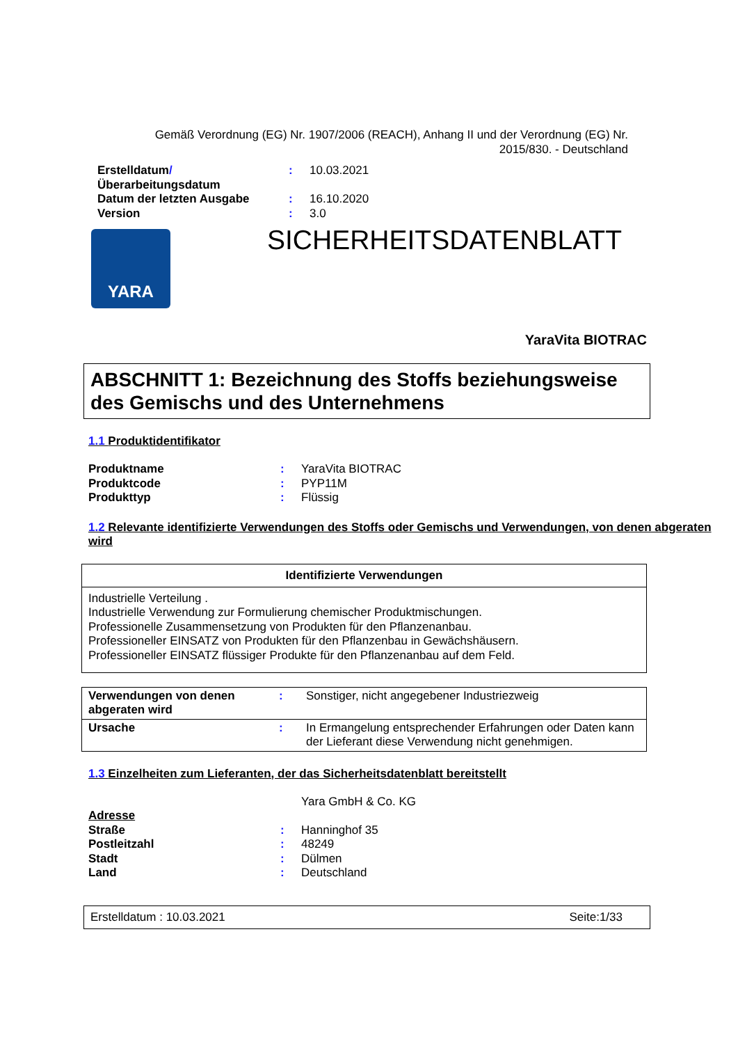Gemäß Verordnung (EG) Nr. 1907/2006 (REACH), Anhang II und der Verordnung (EG) Nr. 2015/830. - Deutschland
| Erstelldatum / Überarbeitungsdatum | : | 10.03.2021 |
| Datum der letzten Ausgabe | : | 16.10.2020 |
| Version | : | 3.0 |
YARA
SICHERHEITSDATENBLATT
YaraVita BIOTRAC
ABSCHNITT 1: Bezeichnung des Stoffs beziehungsweise des Gemischs und des Unternehmens
1.1 Produktidentifikator
| Produktname | : | YaraVita BIOTRAC |
| Produktcode | : | PYP11M |
| Produkttyp | : | Flüssig |
1.2 Relevante identifizierte Verwendungen des Stoffs oder Gemischs und Verwendungen, von denen abgeraten wird
| Identifizierte Verwendungen |
| --- |
| Industrielle Verteilung . Industrielle Verwendung zur Formulierung chemischer Produktmischungen. Professionelle Zusammensetzung von Produkten für den Pflanzenanbau. Professioneller EINSATZ von Produkten für den Pflanzenbau in Gewächshäusern. Professioneller EINSATZ flüssiger Produkte für den Pflanzenanbau auf dem Feld. |
| Verwendungen von denen abgeraten wird | : | Sonstiger, nicht angegebener Industriezweig |
| Ursache | : | In Ermangelung entsprechender Erfahrungen oder Daten kann der Lieferant diese Verwendung nicht genehmigen. |
1.3 Einzelheiten zum Lieferanten, der das Sicherheitsdatenblatt bereitstellt
| | | Yara GmbH & Co. KG |
| Adresse | | |
| Straße | : | Hanninghof 35 |
| Postleitzahl | : | 48249 |
| Stadt | : | Dülmen |
| Land | : | Deutschland |
Erstelldatum : 10.03.2021 Seite:1/33